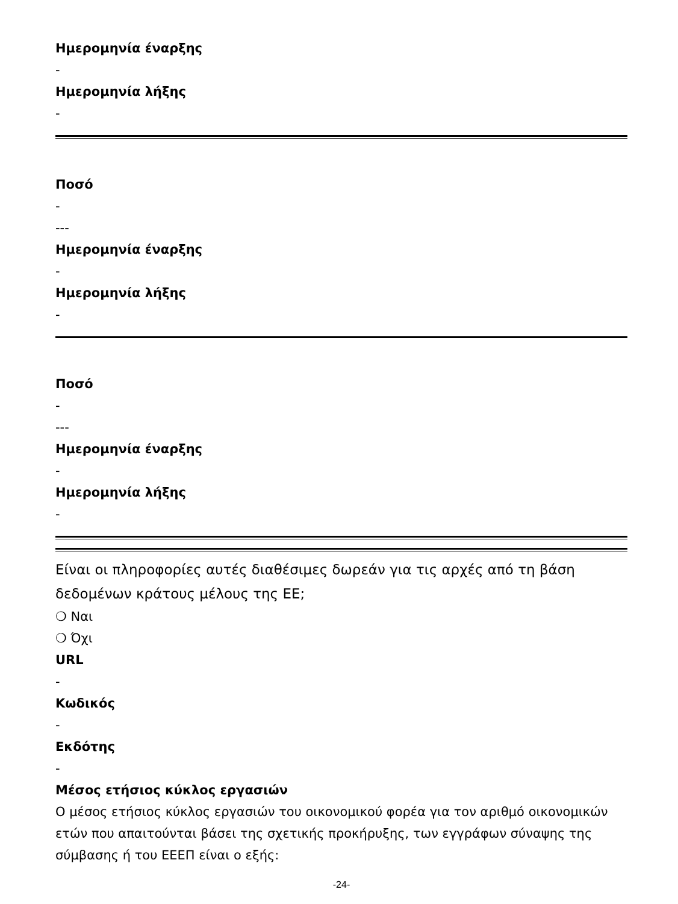Ημερομηνία έναρξης
-
Ημερομηνία λήξης
-
Ποσό
-
---
Ημερομηνία έναρξης
-
Ημερομηνία λήξης
-
Ποσό
-
---
Ημερομηνία έναρξης
-
Ημερομηνία λήξης
-
Είναι οι πληροφορίες αυτές διαθέσιμες δωρεάν για τις αρχές από τη βάση δεδομένων κράτους μέλους της ΕΕ;
❍ Ναι
❍ Όχι
URL
-
Κωδικός
-
Εκδότης
-
Μέσος ετήσιος κύκλος εργασιών
Ο μέσος ετήσιος κύκλος εργασιών του οικονομικού φορέα για τον αριθμό οικονομικών ετών που απαιτούνται βάσει της σχετικής προκήρυξης, των εγγράφων σύναψης της σύμβασης ή του ΕΕΕΠ είναι ο εξής:
-24-